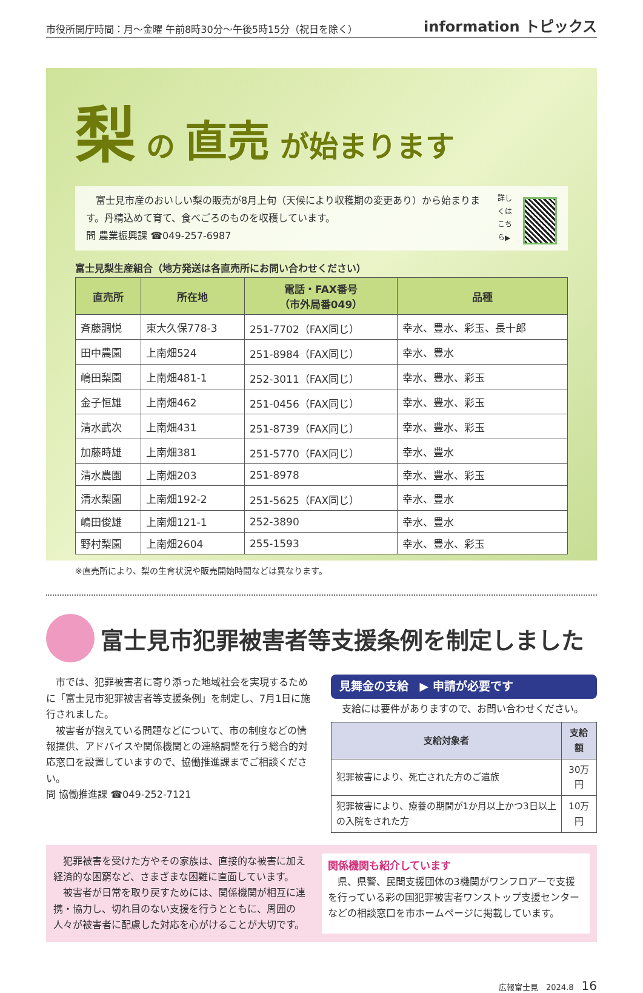市役所開庁時間：月～金曜 午前8時30分～午後5時15分（祝日を除く） information トピックス
梨 の 直売 が始まります
　富士見市産のおいしい梨の販売が8月上旬（天候により収穫期の変更あり）から始まります。丹精込めて育て、食べごろのものを収穫しています。
問 農業振興課 ☎049-257-6987
詳しくは
こちら▶
富士見梨生産組合（地方発送は各直売所にお問い合わせください）
| 直売所 | 所在地 | 電話・FAX番号 （市外局番049） | 品種 |
| --- | --- | --- | --- |
| 斉藤調悦 | 東大久保778-3 | 251-7702（FAX同じ） | 幸水、豊水、彩玉、長十郎 |
| 田中農園 | 上南畑524 | 251-8984（FAX同じ） | 幸水、豊水 |
| 嶋田梨園 | 上南畑481-1 | 252-3011（FAX同じ） | 幸水、豊水、彩玉 |
| 金子恒雄 | 上南畑462 | 251-0456（FAX同じ） | 幸水、豊水、彩玉 |
| 清水武次 | 上南畑431 | 251-8739（FAX同じ） | 幸水、豊水、彩玉 |
| 加藤時雄 | 上南畑381 | 251-5770（FAX同じ） | 幸水、豊水 |
| 清水農園 | 上南畑203 | 251-8978 | 幸水、豊水、彩玉 |
| 清水梨園 | 上南畑192-2 | 251-5625（FAX同じ） | 幸水、豊水 |
| 嶋田俊雄 | 上南畑121-1 | 252-3890 | 幸水、豊水 |
| 野村梨園 | 上南畑2604 | 255-1593 | 幸水、豊水、彩玉 |
※直売所により、梨の生育状況や販売開始時間などは異なります。
富士見市犯罪被害者等支援条例を制定しました
　市では、犯罪被害者に寄り添った地域社会を実現するために「富士見市犯罪被害者等支援条例」を制定し、7月1日に施行されました。
　被害者が抱えている問題などについて、市の制度などの情報提供、アドバイスや関係機関との連絡調整を行う総合的対応窓口を設置していますので、協働推進課までご相談ください。
問 協働推進課 ☎049-252-7121
見舞金の支給　▶ 申請が必要です
支給には要件がありますので、お問い合わせください。
| 支給対象者 | 支給額 |
| --- | --- |
| 犯罪被害により、死亡された方のご遺族 | 30万円 |
| 犯罪被害により、療養の期間が1か月以上かつ3日以上の入院をされた方 | 10万円 |
　犯罪被害を受けた方やその家族は、直接的な被害に加え経済的な困窮など、さまざまな困難に直面しています。
　被害者が日常を取り戻すためには、関係機関が相互に連携・協力し、切れ目のない支援を行うとともに、周囲の人々が被害者に配慮した対応を心がけることが大切です。
関係機関も紹介しています
　県、県警、民間支援団体の3機関がワンフロアーで支援を行っている彩の国犯罪被害者ワンストップ支援センターなどの相談窓口を市ホームページに掲載しています。
広報富士見　2024.8　16